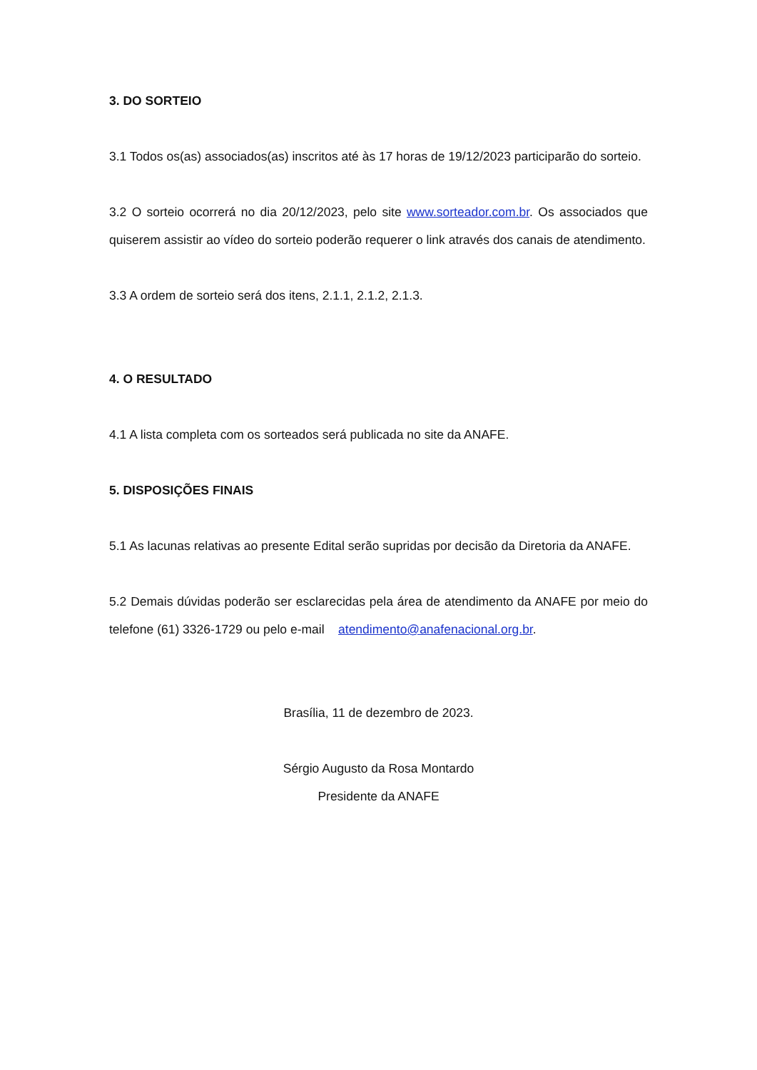3. DO SORTEIO
3.1 Todos os(as) associados(as) inscritos até às 17 horas de 19/12/2023 participarão do sorteio.
3.2 O sorteio ocorrerá no dia 20/12/2023, pelo site www.sorteador.com.br. Os associados que quiserem assistir ao vídeo do sorteio poderão requerer o link através dos canais de atendimento.
3.3 A ordem de sorteio será dos itens, 2.1.1, 2.1.2, 2.1.3.
4. O RESULTADO
4.1 A lista completa com os sorteados será publicada no site da ANAFE.
5. DISPOSIÇÕES FINAIS
5.1 As lacunas relativas ao presente Edital serão supridas por decisão da Diretoria da ANAFE.
5.2 Demais dúvidas poderão ser esclarecidas pela área de atendimento da ANAFE por meio do telefone (61) 3326-1729 ou pelo e-mail atendimento@anafenacional.org.br.
Brasília, 11 de dezembro de 2023.
Sérgio Augusto da Rosa Montardo
Presidente da ANAFE